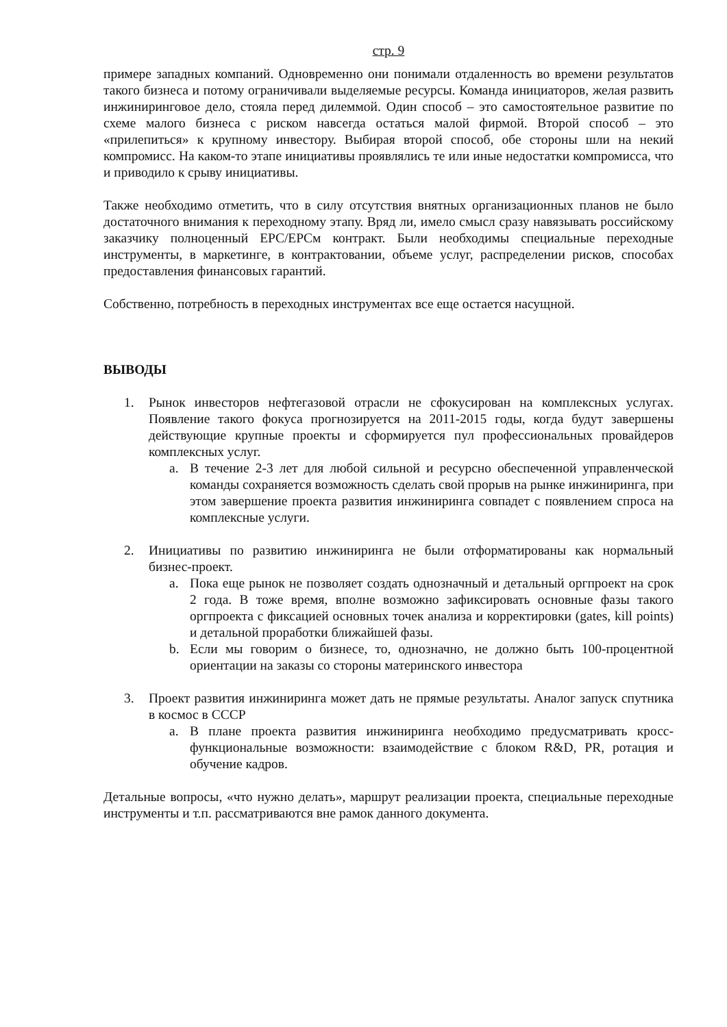стр. 9
примере западных компаний. Одновременно они понимали отдаленность во времени результатов такого бизнеса и потому ограничивали выделяемые ресурсы. Команда инициаторов, желая развить инжиниринговое дело, стояла перед дилеммой. Один способ – это самостоятельное развитие по схеме малого бизнеса с риском навсегда остаться малой фирмой. Второй способ – это «прилепиться» к крупному инвестору. Выбирая второй способ, обе стороны шли на некий компромисс. На каком-то этапе инициативы проявлялись те или иные недостатки компромисса, что и приводило к срыву инициативы.
Также необходимо отметить, что в силу отсутствия внятных организационных планов не было достаточного внимания к переходному этапу. Вряд ли, имело смысл сразу навязывать российскому заказчику полноценный EPC/EPCм контракт. Были необходимы специальные переходные инструменты, в маркетинге, в контрактовании, объеме услуг, распределении рисков, способах предоставления финансовых гарантий.
Собственно, потребность в переходных инструментах все еще остается насущной.
ВЫВОДЫ
1. Рынок инвесторов нефтегазовой отрасли не сфокусирован на комплексных услугах. Появление такого фокуса прогнозируется на 2011-2015 годы, когда будут завершены действующие крупные проекты и сформируется пул профессиональных провайдеров комплексных услуг.
a. В течение 2-3 лет для любой сильной и ресурсно обеспеченной управленческой команды сохраняется возможность сделать свой прорыв на рынке инжиниринга, при этом завершение проекта развития инжиниринга совпадет с появлением спроса на комплексные услуги.
2. Инициативы по развитию инжиниринга не были отформатированы как нормальный бизнес-проект.
a. Пока еще рынок не позволяет создать однозначный и детальный оргпроект на срок 2 года. В тоже время, вполне возможно зафиксировать основные фазы такого оргпроекта с фиксацией основных точек анализа и корректировки (gates, kill points) и детальной проработки ближайшей фазы.
b. Если мы говорим о бизнесе, то, однозначно, не должно быть 100-процентной ориентации на заказы со стороны материнского инвестора
3. Проект развития инжиниринга может дать не прямые результаты. Аналог запуск спутника в космос в СССР
a. В плане проекта развития инжиниринга необходимо предусматривать кросс-функциональные возможности: взаимодействие с блоком R&D, PR, ротация и обучение кадров.
Детальные вопросы, «что нужно делать», маршрут реализации проекта, специальные переходные инструменты и т.п. рассматриваются вне рамок данного документа.